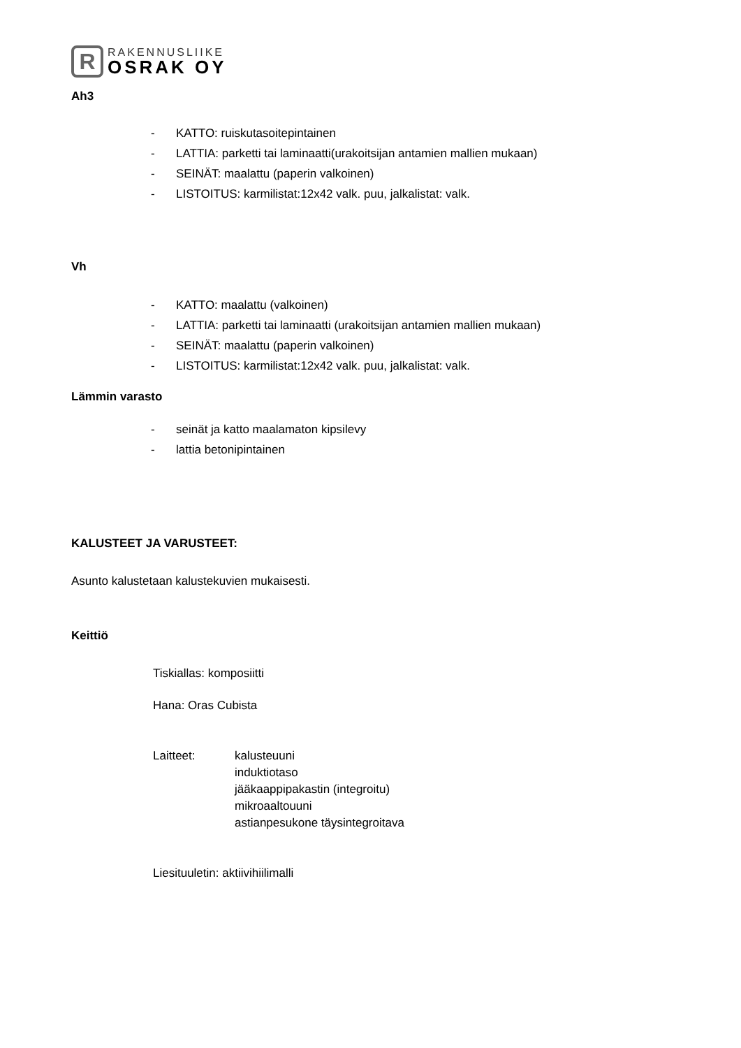R
RAKENNUSLIIKE
OSRAK OY
Ah3
- KATTO: ruiskutasoitepintainen
- LATTIA: parketti tai laminaatti(urakoitsijan antamien mallien mukaan)
- SEINÄT: maalattu (paperin valkoinen)
- LISTOITUS: karmilistat:12x42 valk. puu, jalkalistat: valk.
Vh
- KATTO: maalattu (valkoinen)
- LATTIA: parketti tai laminaatti (urakoitsijan antamien mallien mukaan)
- SEINÄT: maalattu (paperin valkoinen)
- LISTOITUS: karmilistat:12x42 valk. puu, jalkalistat: valk.
Lämmin varasto
- seinät ja katto maalamaton kipsilevy
- lattia betonipintainen
KALUSTEET JA VARUSTEET:
Asunto kalustetaan kalustekuvien mukaisesti.
Keittiö
Tiskiallas: komposiitti
Hana: Oras Cubista
Laitteet: kalusteuuni
induktiotaso
jääkaappipakastin (integroitu)
mikroaaltouuni
astianpesukone täysintegroitava
Liesituuletin: aktiivihiilimalli